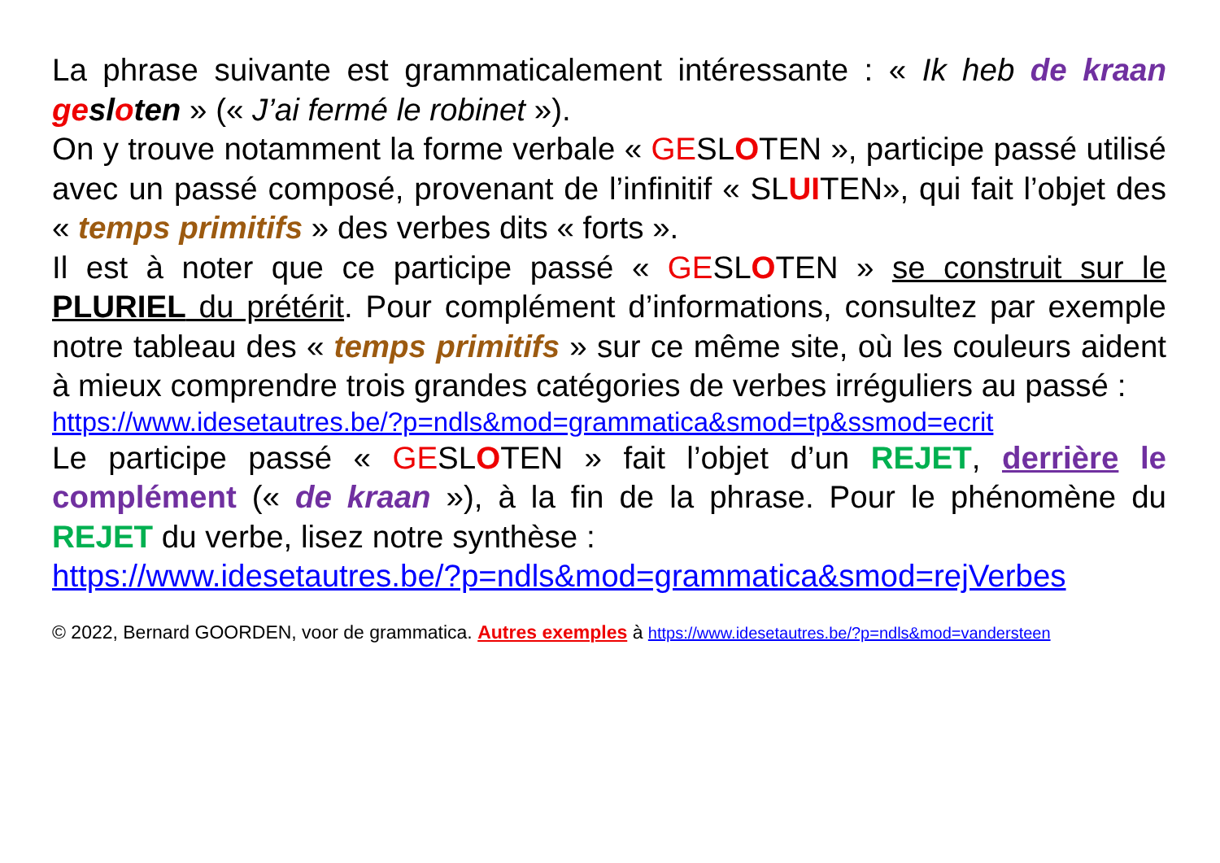La phrase suivante est grammaticalement intéressante : « Ik heb de kraan gesloten » (« J’ai fermé le robinet »).
On y trouve notamment la forme verbale « GESLOTEN », participe passé utilisé avec un passé composé, provenant de l’infinitif « SLUITEN», qui fait l’objet des « temps primitifs » des verbes dits « forts ».
Il est à noter que ce participe passé « GESLOTEN » se construit sur le PLURIEL du prétérit. Pour complément d’informations, consultez par exemple notre tableau des « temps primitifs » sur ce même site, où les couleurs aident à mieux comprendre trois grandes catégories de verbes irréguliers au passé :
https://www.idesetautres.be/?p=ndls&mod=grammatica&smod=tp&ssmod=ecrit
Le participe passé « GESLOTEN » fait l’objet d’un REJET, derrière le complément (« de kraan »), à la fin de la phrase. Pour le phénomène du REJET du verbe, lisez notre synthèse :
https://www.idesetautres.be/?p=ndls&mod=grammatica&smod=rejVerbes
© 2022, Bernard GOORDEN, voor de grammatica. Autres exemples à https://www.idesetautres.be/?p=ndls&mod=vandersteen